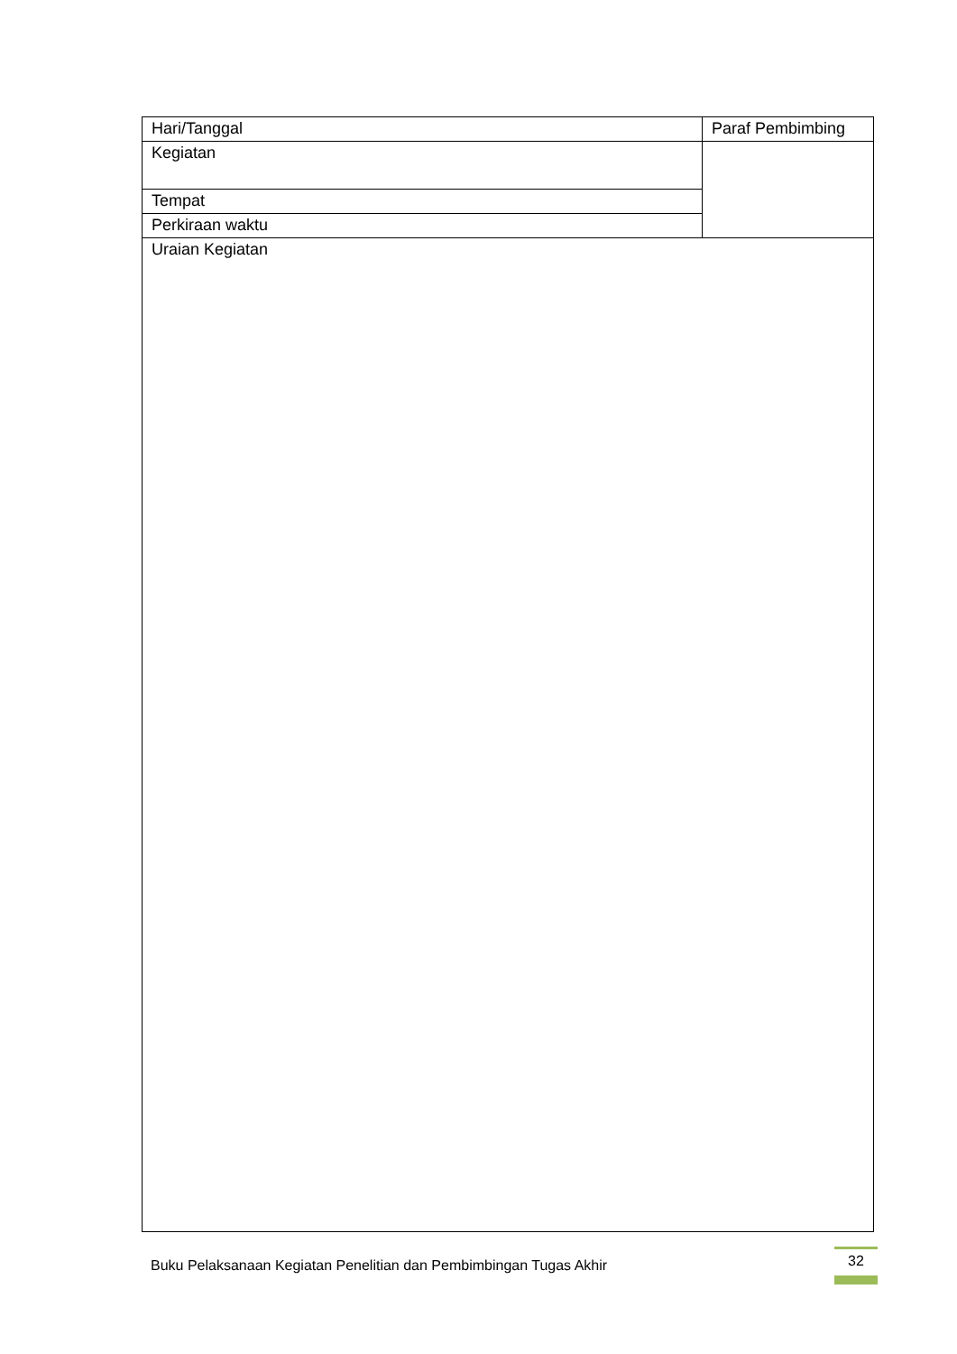| Hari/Tanggal | Paraf Pembimbing |
| Kegiatan | |
| Tempat | |
| Perkiraan waktu | |
| Uraian Kegiatan | |
Buku Pelaksanaan Kegiatan Penelitian dan Pembimbingan Tugas Akhir
32